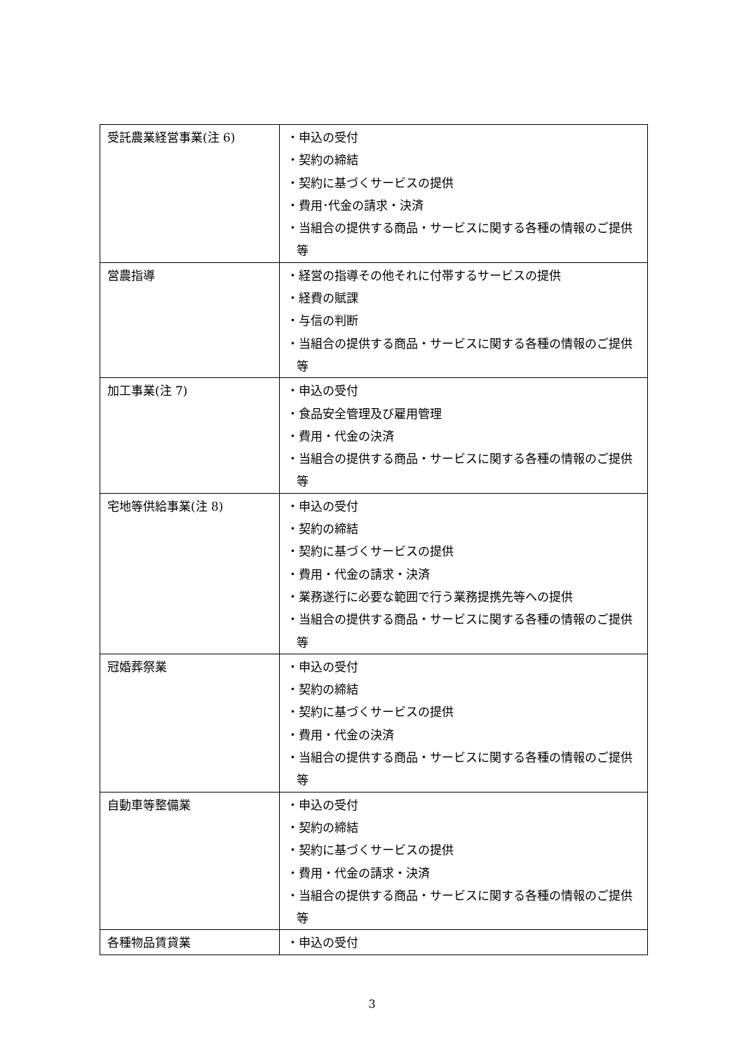| 受託農業経営事業(注 6) | ・申込の受付 ・契約の締結 ・契約に基づくサービスの提供 ・費用･代金の請求・決済 ・当組合の提供する商品・サービスに関する各種の情報のご提供等 |
| 営農指導 | ・経営の指導その他それに付帯するサービスの提供 ・経費の賦課 ・与信の判断 ・当組合の提供する商品・サービスに関する各種の情報のご提供等 |
| 加工事業(注 7) | ・申込の受付 ・食品安全管理及び雇用管理 ・費用・代金の決済 ・当組合の提供する商品・サービスに関する各種の情報のご提供等 |
| 宅地等供給事業(注 8) | ・申込の受付 ・契約の締結 ・契約に基づくサービスの提供 ・費用・代金の請求・決済 ・業務遂行に必要な範囲で行う業務提携先等への提供 ・当組合の提供する商品・サービスに関する各種の情報のご提供等 |
| 冠婚葬祭業 | ・申込の受付 ・契約の締結 ・契約に基づくサービスの提供 ・費用・代金の決済 ・当組合の提供する商品・サービスに関する各種の情報のご提供等 |
| 自動車等整備業 | ・申込の受付 ・契約の締結 ・契約に基づくサービスの提供 ・費用・代金の請求・決済 ・当組合の提供する商品・サービスに関する各種の情報のご提供等 |
| 各種物品賃貸業 | ・申込の受付 |
3